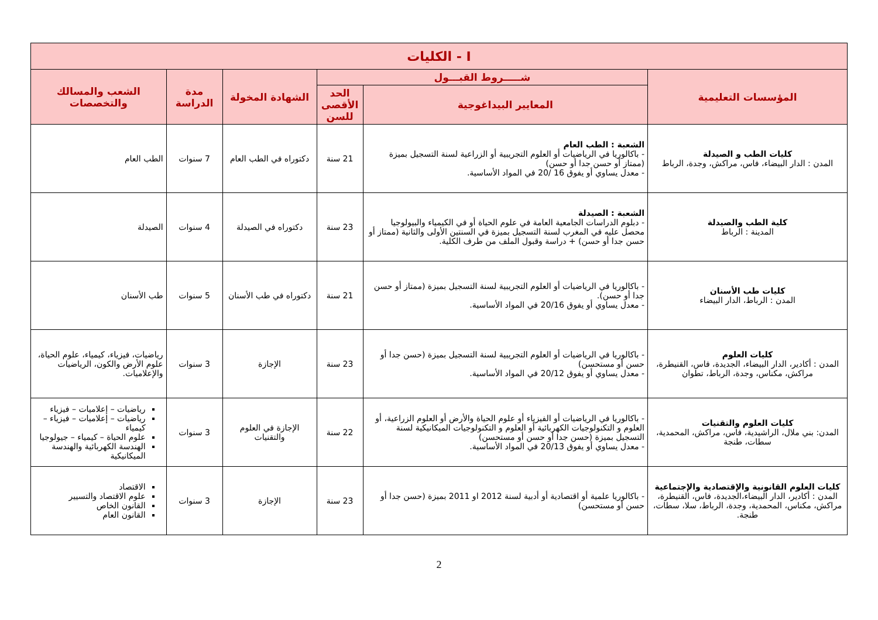| I - الكليات | | | | | |
| --- | --- | --- | --- | --- | --- |
| المؤسسات التعليمية | شـــــروط القبـــول | | الشهادة المخولة | مدة الدراسة | الشعب والمسالك والتخصصات |
| | المعايير البيداغوجية | الحد الأقصى للسن | | | |
| كليات الطب و الصيدلة المدن : الدار البيضاء، فاس، مراكش، وجدة، الرباط | الشعبة : الطب العام - باكالوريا في الرياضيات أو العلوم التجريبية أو الزراعية لسنة التسجيل بميزة (ممتاز أو حسن جدا أو حسن) - معدل يساوي أو يفوق 16 /20 في المواد الأساسية. | 21 سنة | دكتوراه في الطب العام | 7 سنوات | الطب العام |
| كلية الطب والصيدلة المدينة : الرباط | الشعبة : الصيدلة - دبلوم الدراسات الجامعية العامة في علوم الحياة أو في الكيمياء والبيولوجيا محصل عليه في المغرب لسنة التسجيل بميزة في السنتين الأولى والثانية (ممتاز أو حسن جدا أو حسن) + دراسة وقبول الملف من طرف الكلية. | 23 سنة | دكتوراه في الصيدلة | 4 سنوات | الصيدلة |
| كليات طب الأسنان المدن : الرباط، الدار البيضاء | - باكالوريا في الرياضيات أو العلوم التجريبية لسنة التسجيل بميزة (ممتاز أو حسن جدا أو حسن). - معدل يساوي أو يفوق 20/16 في المواد الأساسية. | 21 سنة | دكتوراه في طب الأسنان | 5 سنوات | طب الأسنان |
| كليات العلوم المدن : أكادير، الدار البيضاء، الجديدة، فاس، القنيطرة، مراكش، مكناس، وجدة، الرباط، تطوان | - باكالوريا في الرياضيات أو العلوم التجريبية لسنة التسجيل بميزة (حسن جدا أو حسن أو مستحسن) - معدل يساوي أو يفوق 20/12 في المواد الأساسية. | 23 سنة | الإجازة | 3 سنوات | رياضيات، فيزياء، كيمياء، علوم الحياة، علوم الأرض والكون، الرياضيات والإعلاميات. |
| كليات العلوم والتقنيات المدن: بني ملال، الراشيدية، فاس، مراكش، المحمدية، سطات، طنجة | - باكالوريا في الرياضيات أو الفيزياء أو علوم الحياة والأرض أو العلوم الزراعية، أو العلوم و التكنولوجيات الكهربائية أو العلوم و التكنولوجيات الميكانيكية لسنة التسجيل بميزة (حسن جدا أو حسن أو مستحسن) - معدل يساوي أو يفوق 20/13 في المواد الأساسية. | 22 سنة | الإجازة في العلوم والتقنيات | 3 سنوات | رياضيات – إعلاميات – فيزياء رياضيات – إعلاميات – فيزياء – كيمياء علوم الحياة – كيمياء – جيولوجيا الهندسة الكهربائية والهندسة الميكانيكية |
| كليات العلوم القانونية والإقتصادية والإجتماعية المدن : أكادير، الدار البيضاء،الجديدة، فاس، القنيطرة، مراكش، مكناس، المحمدية، وجدة، الرباط، سلا، سطات، طنجة. | - باكالوريا علمية أو اقتصادية أو أدبية لسنة 2012 او 2011 بميزة (حسن جدا أو حسن أو مستحسن) | 23 سنة | الإجازة | 3 سنوات | الاقتصاد علوم الاقتصاد والتسيير القانون الخاص القانون العام |
2